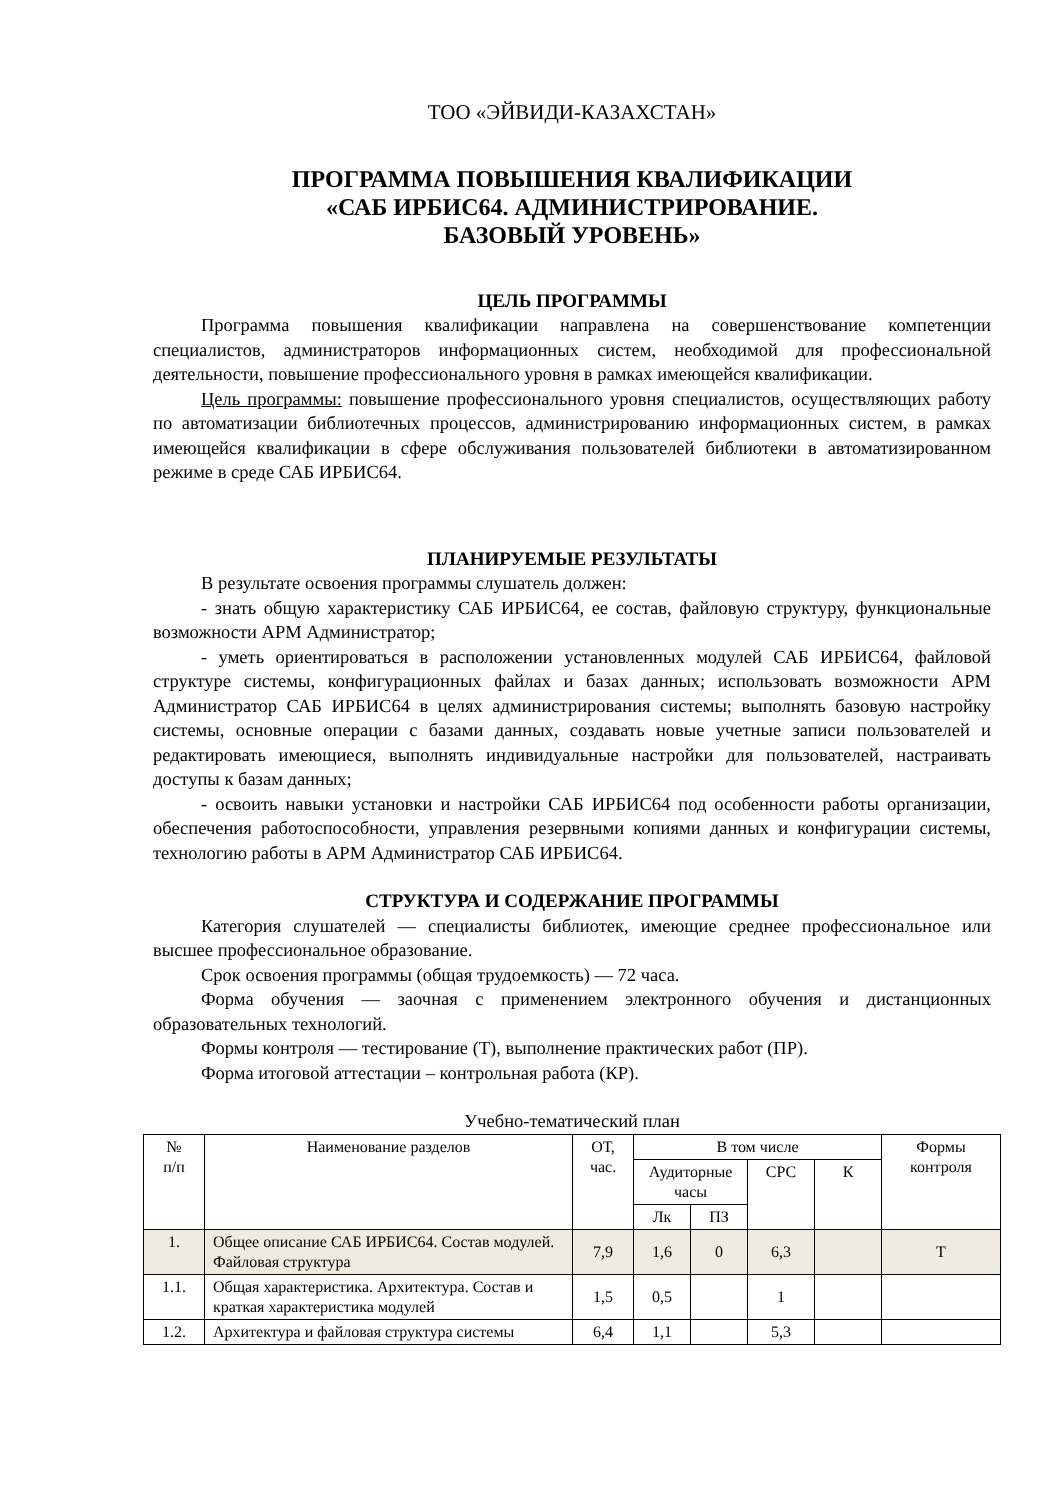ТОО «ЭЙВИДИ-КАЗАХСТАН»
ПРОГРАММА ПОВЫШЕНИЯ КВАЛИФИКАЦИИ
«САБ ИРБИС64. АДМИНИСТРИРОВАНИЕ.
БАЗОВЫЙ УРОВЕНЬ»
ЦЕЛЬ ПРОГРАММЫ
Программа повышения квалификации направлена на совершенствование компетенции специалистов, администраторов информационных систем, необходимой для профессиональной деятельности, повышение профессионального уровня в рамках имеющейся квалификации.
Цель программы: повышение профессионального уровня специалистов, осуществляющих работу по автоматизации библиотечных процессов, администрированию информационных систем, в рамках имеющейся квалификации в сфере обслуживания пользователей библиотеки в автоматизированном режиме в среде САБ ИРБИС64.
ПЛАНИРУЕМЫЕ РЕЗУЛЬТАТЫ
В результате освоения программы слушатель должен:
- знать общую характеристику САБ ИРБИС64, ее состав, файловую структуру, функциональные возможности АРМ Администратор;
- уметь ориентироваться в расположении установленных модулей САБ ИРБИС64, файловой структуре системы, конфигурационных файлах и базах данных; использовать возможности АРМ Администратор САБ ИРБИС64 в целях администрирования системы; выполнять базовую настройку системы, основные операции с базами данных, создавать новые учетные записи пользователей и редактировать имеющиеся, выполнять индивидуальные настройки для пользователей, настраивать доступы к базам данных;
- освоить навыки установки и настройки САБ ИРБИС64 под особенности работы организации, обеспечения работоспособности, управления резервными копиями данных и конфигурации системы, технологию работы в АРМ Администратор САБ ИРБИС64.
СТРУКТУРА И СОДЕРЖАНИЕ ПРОГРАММЫ
Категория слушателей — специалисты библиотек, имеющие среднее профессиональное или высшее профессиональное образование.
Срок освоения программы (общая трудоемкость) — 72 часа.
Форма обучения — заочная с применением электронного обучения и дистанционных образовательных технологий.
Формы контроля — тестирование (Т), выполнение практических работ (ПР).
Форма итоговой аттестации – контрольная работа (КР).
Учебно-тематический план
| № п/п | Наименование разделов | ОТ, час. | В том числе | | | | Формы контроля |
| --- | --- | --- | --- | --- | --- | --- | --- |
| | | | Аудиторные часы | | СРС | К | |
| | | | Лк | ПЗ | | | |
| 1. | Общее описание САБ ИРБИС64. Состав модулей. Файловая структура | 7,9 | 1,6 | 0 | 6,3 | | Т |
| 1.1. | Общая характеристика. Архитектура. Состав и краткая характеристика модулей | 1,5 | 0,5 | | 1 | | |
| 1.2. | Архитектура и файловая структура системы | 6,4 | 1,1 | | 5,3 | | |